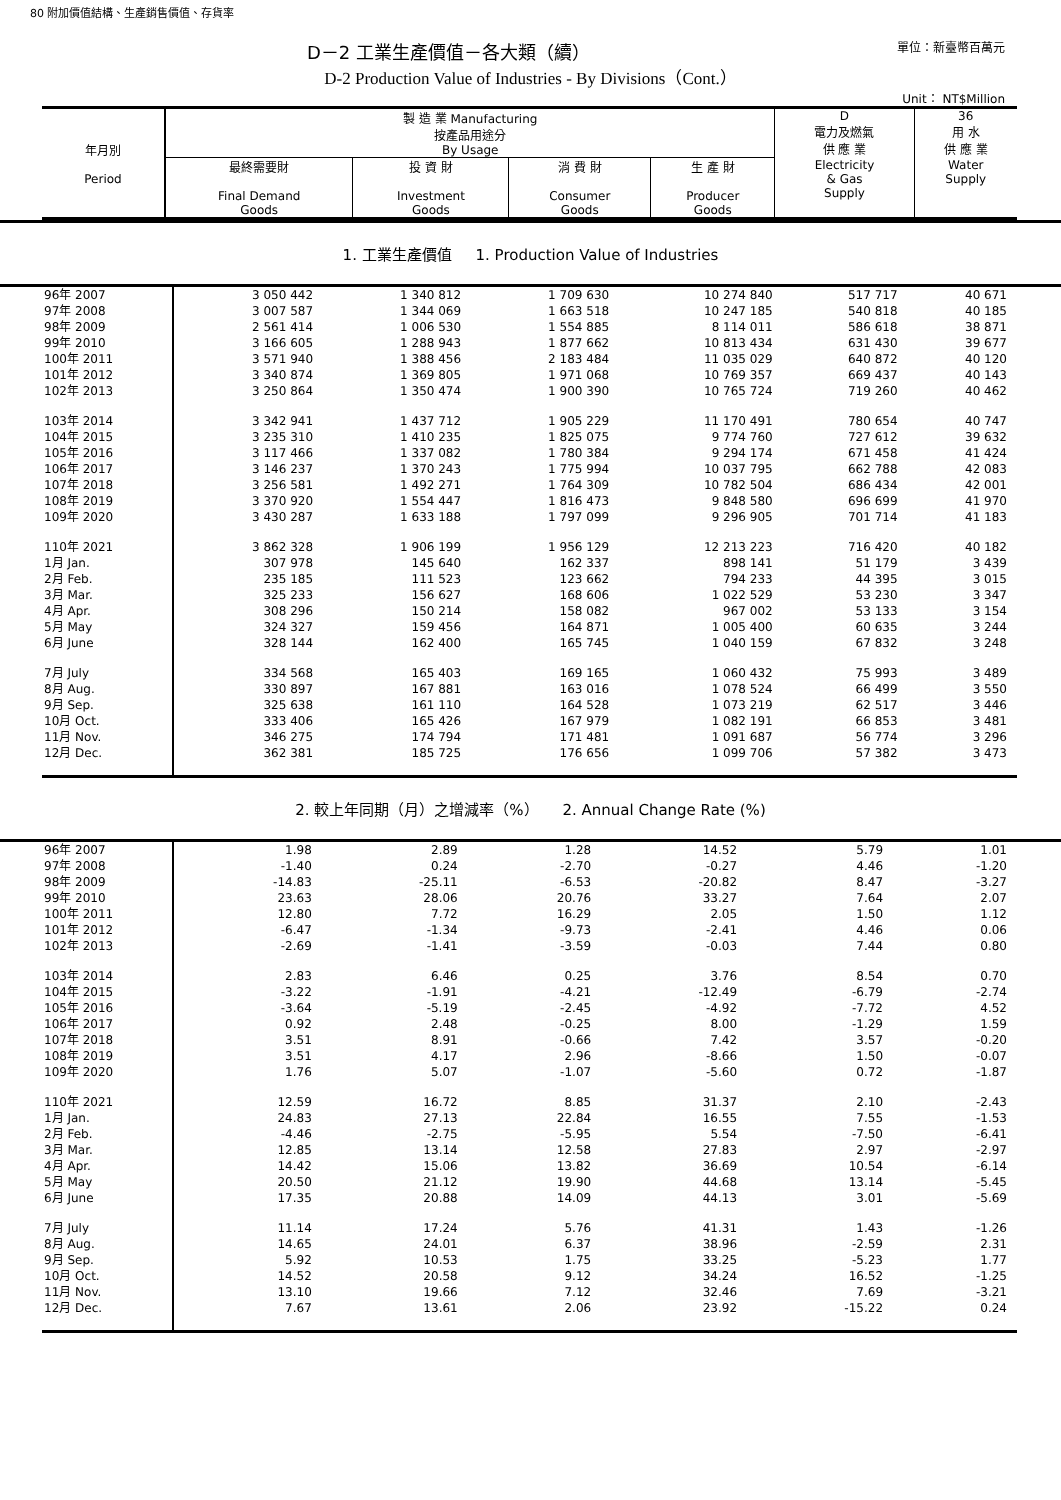80 附加價值結構、生產銷售價值、存貨率
D－2 工業生產價值－各大類（續） 單位：新臺幣百萬元
D-2 Production Value of Industries - By Divisions（Cont.）
Unit： NT$Million
| 年月別 Period | 製 造 業 Manufacturing 按產品用途分 By Usage | | | | D 電力及燃氣 供 應 業 | 36 用 水 供 應 業 |
| --- | --- | --- | --- | --- | --- | --- |
| | 最終需要財 Final Demand Goods | 投 資 財 Investment Goods | 消 費 財 Consumer Goods | 生 產 財 Producer Goods | Electricity & Gas Supply | Water Supply |
1. 工業生產價值 1. Production Value of Industries
| 96年 2007 | 3 050 442 | 1 340 812 | 1 709 630 | 10 274 840 | 517 717 | 40 671 |
| 97年 2008 | 3 007 587 | 1 344 069 | 1 663 518 | 10 247 185 | 540 818 | 40 185 |
| 98年 2009 | 2 561 414 | 1 006 530 | 1 554 885 | 8 114 011 | 586 618 | 38 871 |
| 99年 2010 | 3 166 605 | 1 288 943 | 1 877 662 | 10 813 434 | 631 430 | 39 677 |
| 100年 2011 | 3 571 940 | 1 388 456 | 2 183 484 | 11 035 029 | 640 872 | 40 120 |
| 101年 2012 | 3 340 874 | 1 369 805 | 1 971 068 | 10 769 357 | 669 437 | 40 143 |
| 102年 2013 | 3 250 864 | 1 350 474 | 1 900 390 | 10 765 724 | 719 260 | 40 462 |
| 103年 2014 | 3 342 941 | 1 437 712 | 1 905 229 | 11 170 491 | 780 654 | 40 747 |
| 104年 2015 | 3 235 310 | 1 410 235 | 1 825 075 | 9 774 760 | 727 612 | 39 632 |
| 105年 2016 | 3 117 466 | 1 337 082 | 1 780 384 | 9 294 174 | 671 458 | 41 424 |
| 106年 2017 | 3 146 237 | 1 370 243 | 1 775 994 | 10 037 795 | 662 788 | 42 083 |
| 107年 2018 | 3 256 581 | 1 492 271 | 1 764 309 | 10 782 504 | 686 434 | 42 001 |
| 108年 2019 | 3 370 920 | 1 554 447 | 1 816 473 | 9 848 580 | 696 699 | 41 970 |
| 109年 2020 | 3 430 287 | 1 633 188 | 1 797 099 | 9 296 905 | 701 714 | 41 183 |
| 110年 2021 | 3 862 328 | 1 906 199 | 1 956 129 | 12 213 223 | 716 420 | 40 182 |
| 1月 Jan. | 307 978 | 145 640 | 162 337 | 898 141 | 51 179 | 3 439 |
| 2月 Feb. | 235 185 | 111 523 | 123 662 | 794 233 | 44 395 | 3 015 |
| 3月 Mar. | 325 233 | 156 627 | 168 606 | 1 022 529 | 53 230 | 3 347 |
| 4月 Apr. | 308 296 | 150 214 | 158 082 | 967 002 | 53 133 | 3 154 |
| 5月 May | 324 327 | 159 456 | 164 871 | 1 005 400 | 60 635 | 3 244 |
| 6月 June | 328 144 | 162 400 | 165 745 | 1 040 159 | 67 832 | 3 248 |
| 7月 July | 334 568 | 165 403 | 169 165 | 1 060 432 | 75 993 | 3 489 |
| 8月 Aug. | 330 897 | 167 881 | 163 016 | 1 078 524 | 66 499 | 3 550 |
| 9月 Sep. | 325 638 | 161 110 | 164 528 | 1 073 219 | 62 517 | 3 446 |
| 10月 Oct. | 333 406 | 165 426 | 167 979 | 1 082 191 | 66 853 | 3 481 |
| 11月 Nov. | 346 275 | 174 794 | 171 481 | 1 091 687 | 56 774 | 3 296 |
| 12月 Dec. | 362 381 | 185 725 | 176 656 | 1 099 706 | 57 382 | 3 473 |
2. 較上年同期（月）之增減率（%） 2. Annual Change Rate (%)
| 96年 2007 | 1.98 | 2.89 | 1.28 | 14.52 | 5.79 | 1.01 |
| 97年 2008 | -1.40 | 0.24 | -2.70 | -0.27 | 4.46 | -1.20 |
| 98年 2009 | -14.83 | -25.11 | -6.53 | -20.82 | 8.47 | -3.27 |
| 99年 2010 | 23.63 | 28.06 | 20.76 | 33.27 | 7.64 | 2.07 |
| 100年 2011 | 12.80 | 7.72 | 16.29 | 2.05 | 1.50 | 1.12 |
| 101年 2012 | -6.47 | -1.34 | -9.73 | -2.41 | 4.46 | 0.06 |
| 102年 2013 | -2.69 | -1.41 | -3.59 | -0.03 | 7.44 | 0.80 |
| 103年 2014 | 2.83 | 6.46 | 0.25 | 3.76 | 8.54 | 0.70 |
| 104年 2015 | -3.22 | -1.91 | -4.21 | -12.49 | -6.79 | -2.74 |
| 105年 2016 | -3.64 | -5.19 | -2.45 | -4.92 | -7.72 | 4.52 |
| 106年 2017 | 0.92 | 2.48 | -0.25 | 8.00 | -1.29 | 1.59 |
| 107年 2018 | 3.51 | 8.91 | -0.66 | 7.42 | 3.57 | -0.20 |
| 108年 2019 | 3.51 | 4.17 | 2.96 | -8.66 | 1.50 | -0.07 |
| 109年 2020 | 1.76 | 5.07 | -1.07 | -5.60 | 0.72 | -1.87 |
| 110年 2021 | 12.59 | 16.72 | 8.85 | 31.37 | 2.10 | -2.43 |
| 1月 Jan. | 24.83 | 27.13 | 22.84 | 16.55 | 7.55 | -1.53 |
| 2月 Feb. | -4.46 | -2.75 | -5.95 | 5.54 | -7.50 | -6.41 |
| 3月 Mar. | 12.85 | 13.14 | 12.58 | 27.83 | 2.97 | -2.97 |
| 4月 Apr. | 14.42 | 15.06 | 13.82 | 36.69 | 10.54 | -6.14 |
| 5月 May | 20.50 | 21.12 | 19.90 | 44.68 | 13.14 | -5.45 |
| 6月 June | 17.35 | 20.88 | 14.09 | 44.13 | 3.01 | -5.69 |
| 7月 July | 11.14 | 17.24 | 5.76 | 41.31 | 1.43 | -1.26 |
| 8月 Aug. | 14.65 | 24.01 | 6.37 | 38.96 | -2.59 | 2.31 |
| 9月 Sep. | 5.92 | 10.53 | 1.75 | 33.25 | -5.23 | 1.77 |
| 10月 Oct. | 14.52 | 20.58 | 9.12 | 34.24 | 16.52 | -1.25 |
| 11月 Nov. | 13.10 | 19.66 | 7.12 | 32.46 | 7.69 | -3.21 |
| 12月 Dec. | 7.67 | 13.61 | 2.06 | 23.92 | -15.22 | 0.24 |